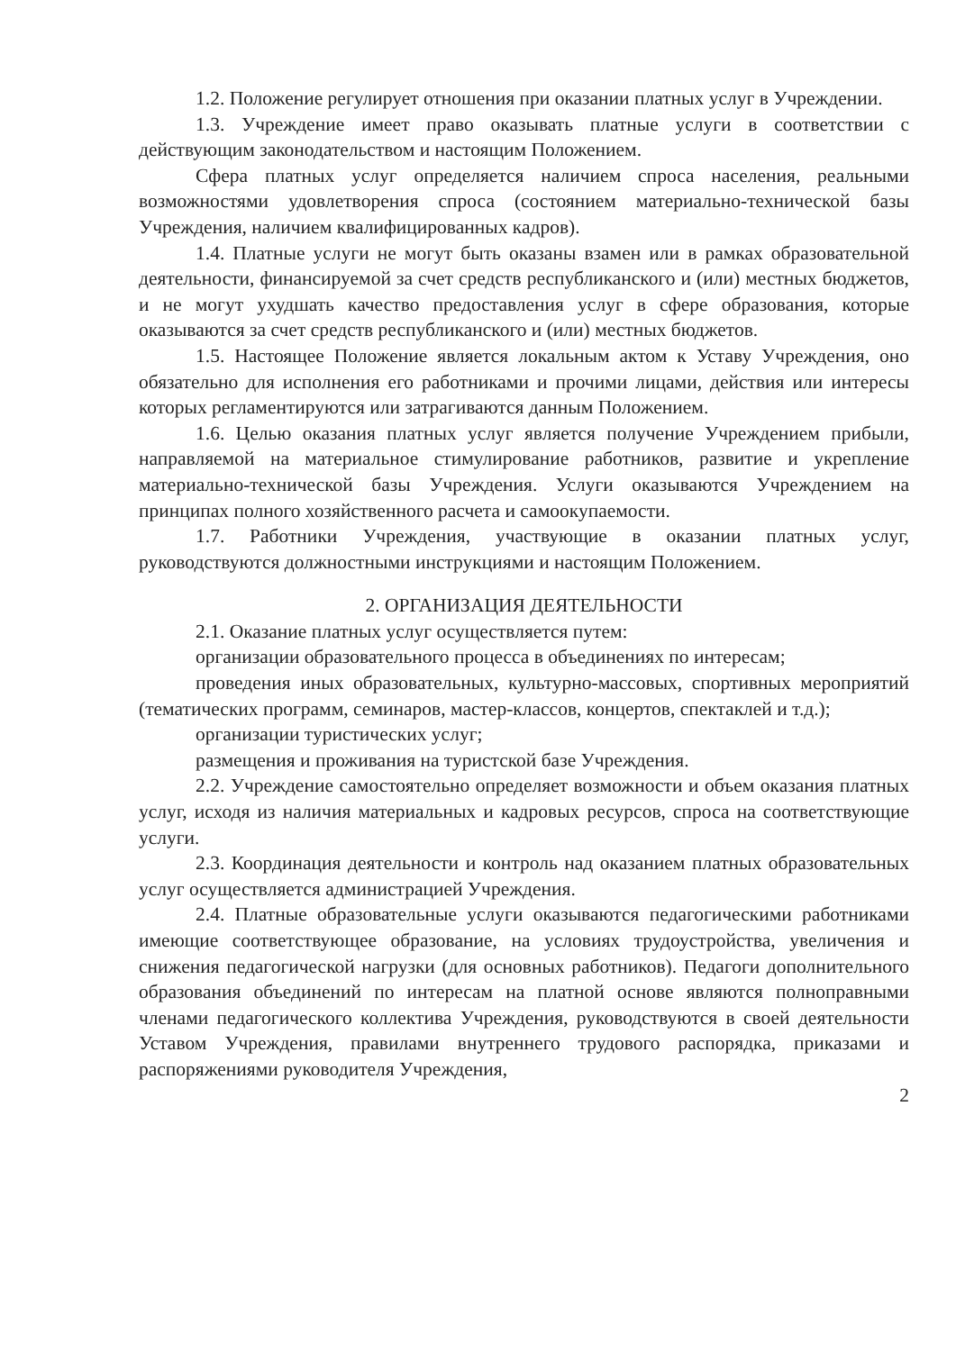1.2. Положение регулирует отношения при оказании платных услуг в Учреждении.
1.3. Учреждение имеет право оказывать платные услуги в соответствии с действующим законодательством и настоящим Положением.
Сфера платных услуг определяется наличием спроса населения, реальными возможностями удовлетворения спроса (состоянием материально-технической базы Учреждения, наличием квалифицированных кадров).
1.4. Платные услуги не могут быть оказаны взамен или в рамках образовательной деятельности, финансируемой за счет средств республиканского и (или) местных бюджетов, и не могут ухудшать качество предоставления услуг в сфере образования, которые оказываются за счет средств республиканского и (или) местных бюджетов.
1.5. Настоящее Положение является локальным актом к Уставу Учреждения, оно обязательно для исполнения его работниками и прочими лицами, действия или интересы которых регламентируются или затрагиваются данным Положением.
1.6. Целью оказания платных услуг является получение Учреждением прибыли, направляемой на материальное стимулирование работников, развитие и укрепление материально-технической базы Учреждения. Услуги оказываются Учреждением на принципах полного хозяйственного расчета и самоокупаемости.
1.7. Работники Учреждения, участвующие в оказании платных услуг, руководствуются должностными инструкциями и настоящим Положением.
2. ОРГАНИЗАЦИЯ ДЕЯТЕЛЬНОСТИ
2.1. Оказание платных услуг осуществляется путем:
организации образовательного процесса в объединениях по интересам;
проведения иных образовательных, культурно-массовых, спортивных мероприятий (тематических программ, семинаров, мастер-классов, концертов, спектаклей и т.д.);
организации туристических услуг;
размещения и проживания на туристской базе Учреждения.
2.2. Учреждение самостоятельно определяет возможности и объем оказания платных услуг, исходя из наличия материальных и кадровых ресурсов, спроса на соответствующие услуги.
2.3. Координация деятельности и контроль над оказанием платных образовательных услуг осуществляется администрацией Учреждения.
2.4. Платные образовательные услуги оказываются педагогическими работниками имеющие соответствующее образование, на условиях трудоустройства, увеличения и снижения педагогической нагрузки (для основных работников). Педагоги дополнительного образования объединений по интересам на платной основе являются полноправными членами педагогического коллектива Учреждения, руководствуются в своей деятельности Уставом Учреждения, правилами внутреннего трудового распорядка, приказами и распоряжениями руководителя Учреждения,
2